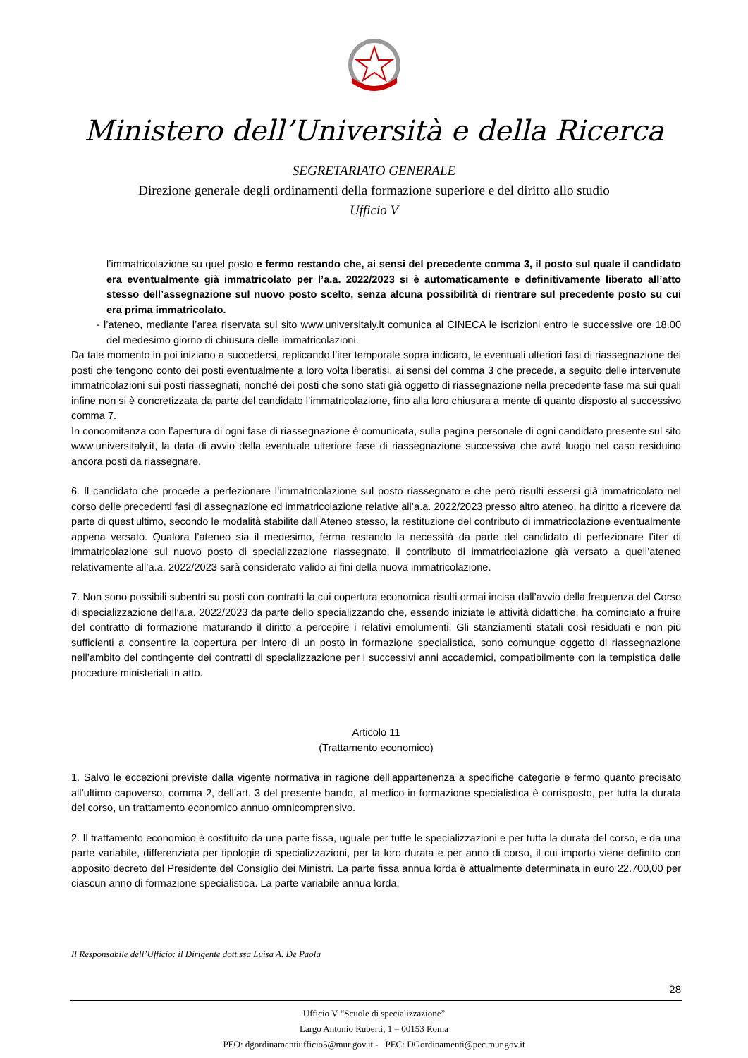Ministero dell’Università e della Ricerca
SEGRETARIATO GENERALE
Direzione generale degli ordinamenti della formazione superiore e del diritto allo studio
Ufficio V
l’immatricolazione su quel posto e fermo restando che, ai sensi del precedente comma 3, il posto sul quale il candidato era eventualmente già immatricolato per l’a.a. 2022/2023 si è automaticamente e definitivamente liberato all’atto stesso dell’assegnazione sul nuovo posto scelto, senza alcuna possibilità di rientrare sul precedente posto su cui era prima immatricolato.
- l’ateneo, mediante l’area riservata sul sito www.universitaly.it comunica al CINECA le iscrizioni entro le successive ore 18.00 del medesimo giorno di chiusura delle immatricolazioni.
Da tale momento in poi iniziano a succedersi, replicando l’iter temporale sopra indicato, le eventuali ulteriori fasi di riassegnazione dei posti che tengono conto dei posti eventualmente a loro volta liberatisi, ai sensi del comma 3 che precede, a seguito delle intervenute immatricolazioni sui posti riassegnati, nonché dei posti che sono stati già oggetto di riassegnazione nella precedente fase ma sui quali infine non si è concretizzata da parte del candidato l’immatricolazione, fino alla loro chiusura a mente di quanto disposto al successivo comma 7.
In concomitanza con l’apertura di ogni fase di riassegnazione è comunicata, sulla pagina personale di ogni candidato presente sul sito www.universitaly.it, la data di avvio della eventuale ulteriore fase di riassegnazione successiva che avrà luogo nel caso residuino ancora posti da riassegnare.
6. Il candidato che procede a perfezionare l’immatricolazione sul posto riassegnato e che però risulti essersi già immatricolato nel corso delle precedenti fasi di assegnazione ed immatricolazione relative all’a.a. 2022/2023 presso altro ateneo, ha diritto a ricevere da parte di quest’ultimo, secondo le modalità stabilite dall’Ateneo stesso, la restituzione del contributo di immatricolazione eventualmente appena versato. Qualora l’ateneo sia il medesimo, ferma restando la necessità da parte del candidato di perfezionare l’iter di immatricolazione sul nuovo posto di specializzazione riassegnato, il contributo di immatricolazione già versato a quell’ateneo relativamente all’a.a. 2022/2023 sarà considerato valido ai fini della nuova immatricolazione.
7. Non sono possibili subentri su posti con contratti la cui copertura economica risulti ormai incisa dall’avvio della frequenza del Corso di specializzazione dell’a.a. 2022/2023 da parte dello specializzando che, essendo iniziate le attività didattiche, ha cominciato a fruire del contratto di formazione maturando il diritto a percepire i relativi emolumenti. Gli stanziamenti statali così residuati e non più sufficienti a consentire la copertura per intero di un posto in formazione specialistica, sono comunque oggetto di riassegnazione nell’ambito del contingente dei contratti di specializzazione per i successivi anni accademici, compatibilmente con la tempistica delle procedure ministeriali in atto.
Articolo 11
(Trattamento economico)
1. Salvo le eccezioni previste dalla vigente normativa in ragione dell’appartenenza a specifiche categorie e fermo quanto precisato all’ultimo capoverso, comma 2, dell’art. 3 del presente bando, al medico in formazione specialistica è corrisposto, per tutta la durata del corso, un trattamento economico annuo omnicomprensivo.
2. Il trattamento economico è costituito da una parte fissa, uguale per tutte le specializzazioni e per tutta la durata del corso, e da una parte variabile, differenziata per tipologie di specializzazioni, per la loro durata e per anno di corso, il cui importo viene definito con apposito decreto del Presidente del Consiglio dei Ministri. La parte fissa annua lorda è attualmente determinata in euro 22.700,00 per ciascun anno di formazione specialistica. La parte variabile annua lorda,
Il Responsabile dell’Ufficio: il Dirigente dott.ssa Luisa A. De Paola
28
Ufficio V “Scuole di specializzazione”
Largo Antonio Ruberti, 1 – 00153 Roma
PEO: dgordinamentiufficio5@mur.gov.it - PEC: DGordinamenti@pec.mur.gov.it